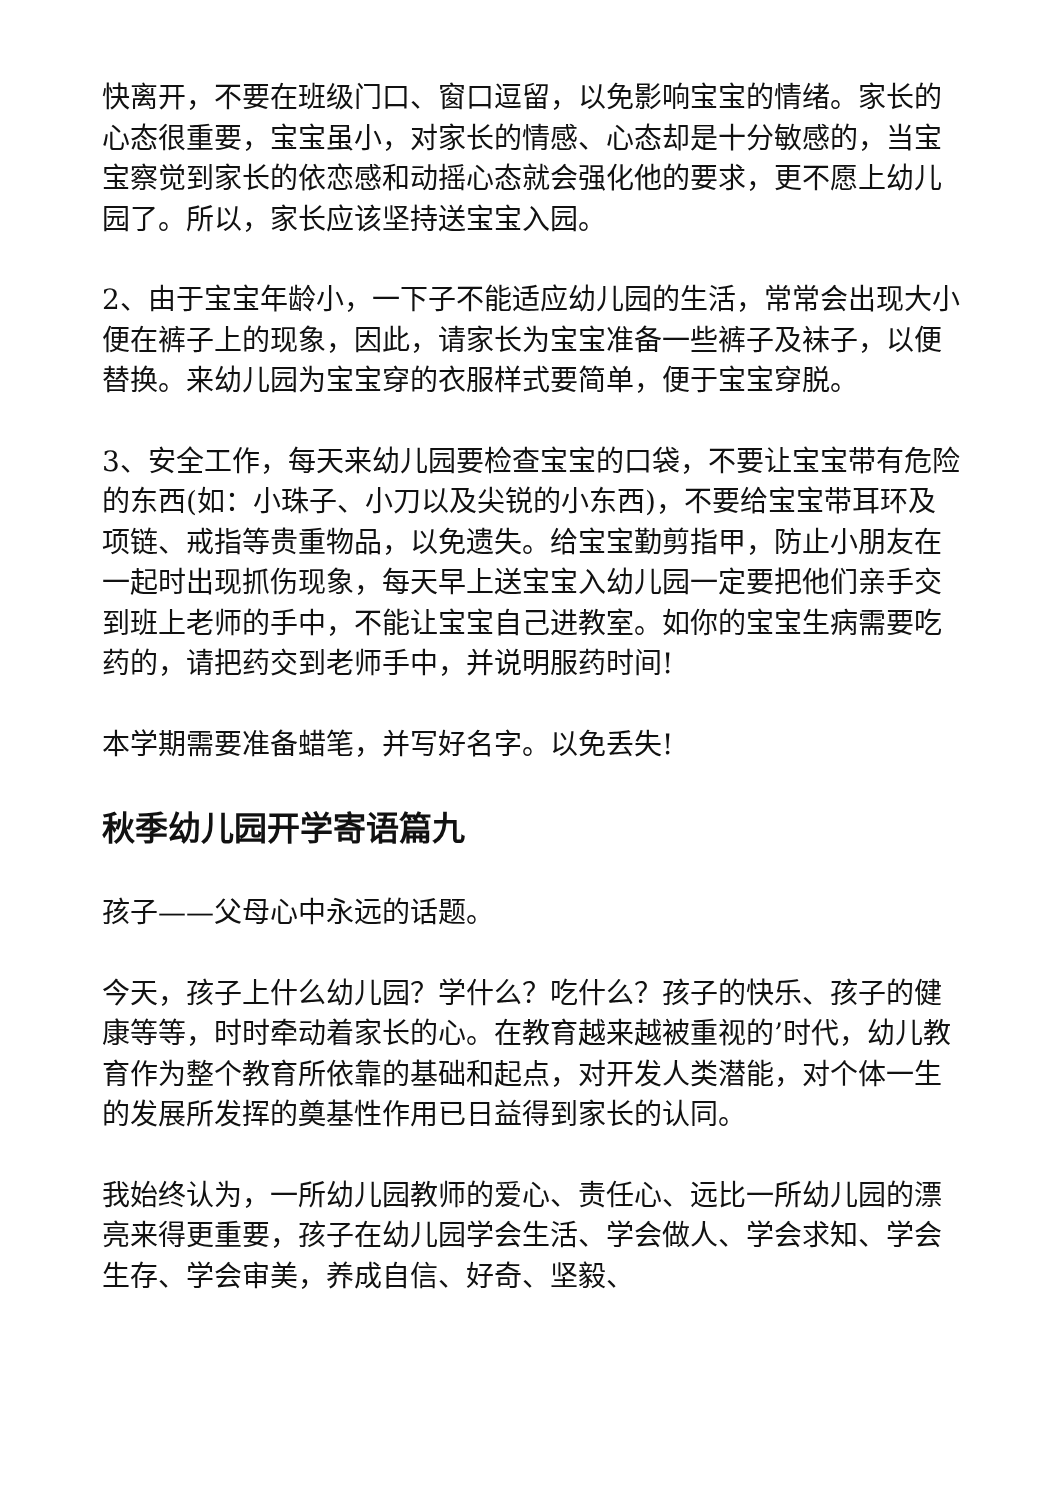快离开，不要在班级门口、窗口逗留，以免影响宝宝的情绪。家长的心态很重要，宝宝虽小，对家长的情感、心态却是十分敏感的，当宝宝察觉到家长的依恋感和动摇心态就会强化他的要求，更不愿上幼儿园了。所以，家长应该坚持送宝宝入园。
2、由于宝宝年龄小，一下子不能适应幼儿园的生活，常常会出现大小便在裤子上的现象，因此，请家长为宝宝准备一些裤子及袜子，以便替换。来幼儿园为宝宝穿的衣服样式要简单，便于宝宝穿脱。
3、安全工作，每天来幼儿园要检查宝宝的口袋，不要让宝宝带有危险的东西(如：小珠子、小刀以及尖锐的小东西)，不要给宝宝带耳环及项链、戒指等贵重物品，以免遗失。给宝宝勤剪指甲，防止小朋友在一起时出现抓伤现象，每天早上送宝宝入幼儿园一定要把他们亲手交到班上老师的手中，不能让宝宝自己进教室。如你的宝宝生病需要吃药的，请把药交到老师手中，并说明服药时间!
本学期需要准备蜡笔，并写好名字。以免丢失!
秋季幼儿园开学寄语篇九
孩子——父母心中永远的话题。
今天，孩子上什么幼儿园？学什么？吃什么？孩子的快乐、孩子的健康等等，时时牵动着家长的心。在教育越来越被重视的’时代，幼儿教育作为整个教育所依靠的基础和起点，对开发人类潜能，对个体一生的发展所发挥的奠基性作用已日益得到家长的认同。
我始终认为，一所幼儿园教师的爱心、责任心、远比一所幼儿园的漂亮来得更重要，孩子在幼儿园学会生活、学会做人、学会求知、学会生存、学会审美，养成自信、好奇、坚毅、